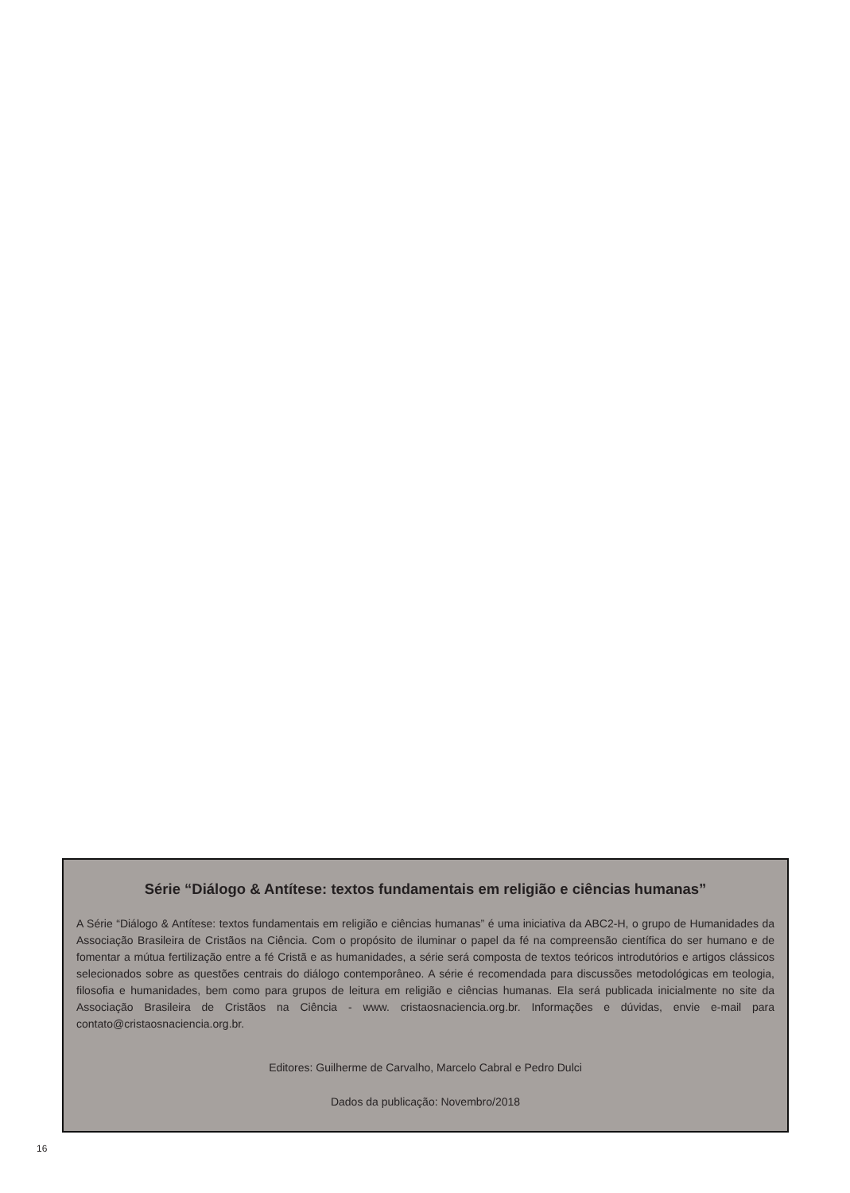Série “Diálogo & Antítese: textos fundamentais em religião e ciências humanas”
A Série “Diálogo & Antítese: textos fundamentais em religião e ciências humanas” é uma iniciativa da ABC2-H, o grupo de Humanidades da Associação Brasileira de Cristãos na Ciência. Com o propósito de iluminar o papel da fé na compreensão científica do ser humano e de fomentar a mútua fertilização entre a fé Cristã e as humanidades, a série será composta de textos teóricos introdutórios e artigos clássicos selecionados sobre as questões centrais do diálogo contemporâneo. A série é recomendada para discussões metodológicas em teologia, filosofia e humanidades, bem como para grupos de leitura em religião e ciências humanas. Ela será publicada inicialmente no site da Associação Brasileira de Cristãos na Ciência - www. cristaosnaciencia.org.br. Informações e dúvidas, envie e-mail para contato@cristaosnaciencia.org.br.
Editores: Guilherme de Carvalho, Marcelo Cabral e Pedro Dulci
Dados da publicação: Novembro/2018
16